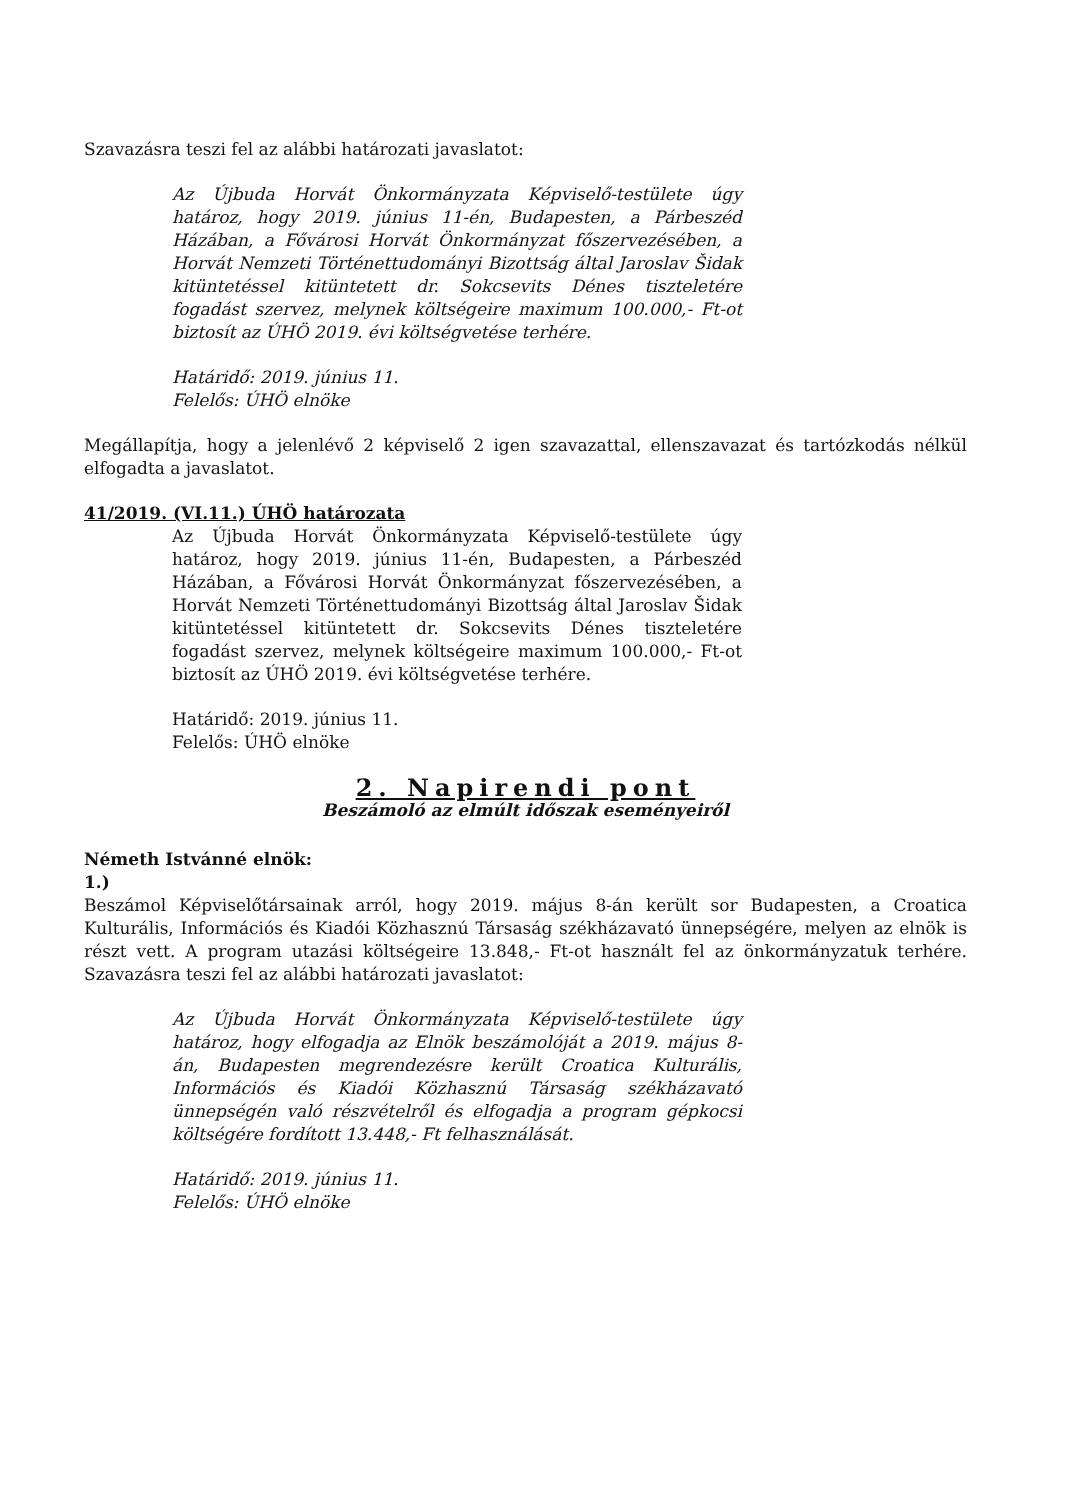Szavazásra teszi fel az alábbi határozati javaslatot:
Az Újbuda Horvát Önkormányzata Képviselő-testülete úgy határoz, hogy 2019. június 11-én, Budapesten, a Párbeszéd Házában, a Fővárosi Horvát Önkormányzat főszervezésében, a Horvát Nemzeti Történettudományi Bizottság által Jaroslav Šidak kitüntetéssel kitüntetett dr. Sokcsevits Dénes tiszteletére fogadást szervez, melynek költségeire maximum 100.000,- Ft-ot biztosít az ÚHÖ 2019. évi költségvetése terhére.
Határidő: 2019. június 11.
Felelős: ÚHÖ elnöke
Megállapítja, hogy a jelenlévő 2 képviselő 2 igen szavazattal, ellenszavazat és tartózkodás nélkül elfogadta a javaslatot.
41/2019. (VI.11.) ÚHÖ határozata
Az Újbuda Horvát Önkormányzata Képviselő-testülete úgy határoz, hogy 2019. június 11-én, Budapesten, a Párbeszéd Házában, a Fővárosi Horvát Önkormányzat főszervezésében, a Horvát Nemzeti Történettudományi Bizottság által Jaroslav Šidak kitüntetéssel kitüntetett dr. Sokcsevits Dénes tiszteletére fogadást szervez, melynek költségeire maximum 100.000,- Ft-ot biztosít az ÚHÖ 2019. évi költségvetése terhére.
Határidő: 2019. június 11.
Felelős: ÚHÖ elnöke
2. Napirendi pont
Beszámoló az elmúlt időszak eseményeiről
Németh Istvánné elnök:
1.)
Beszámol Képviselőtársainak arról, hogy 2019. május 8-án került sor Budapesten, a Croatica Kulturális, Információs és Kiadói Közhasznú Társaság székházavató ünnepségére, melyen az elnök is részt vett. A program utazási költségeire 13.848,- Ft-ot használt fel az önkormányzatuk terhére. Szavazásra teszi fel az alábbi határozati javaslatot:
Az Újbuda Horvát Önkormányzata Képviselő-testülete úgy határoz, hogy elfogadja az Elnök beszámolóját a 2019. május 8-án, Budapesten megrendezésre került Croatica Kulturális, Információs és Kiadói Közhasznú Társaság székházavató ünnepségén való részvételről és elfogadja a program gépkocsi költségére fordított 13.448,- Ft felhasználását.
Határidő: 2019. június 11.
Felelős: ÚHÖ elnöke